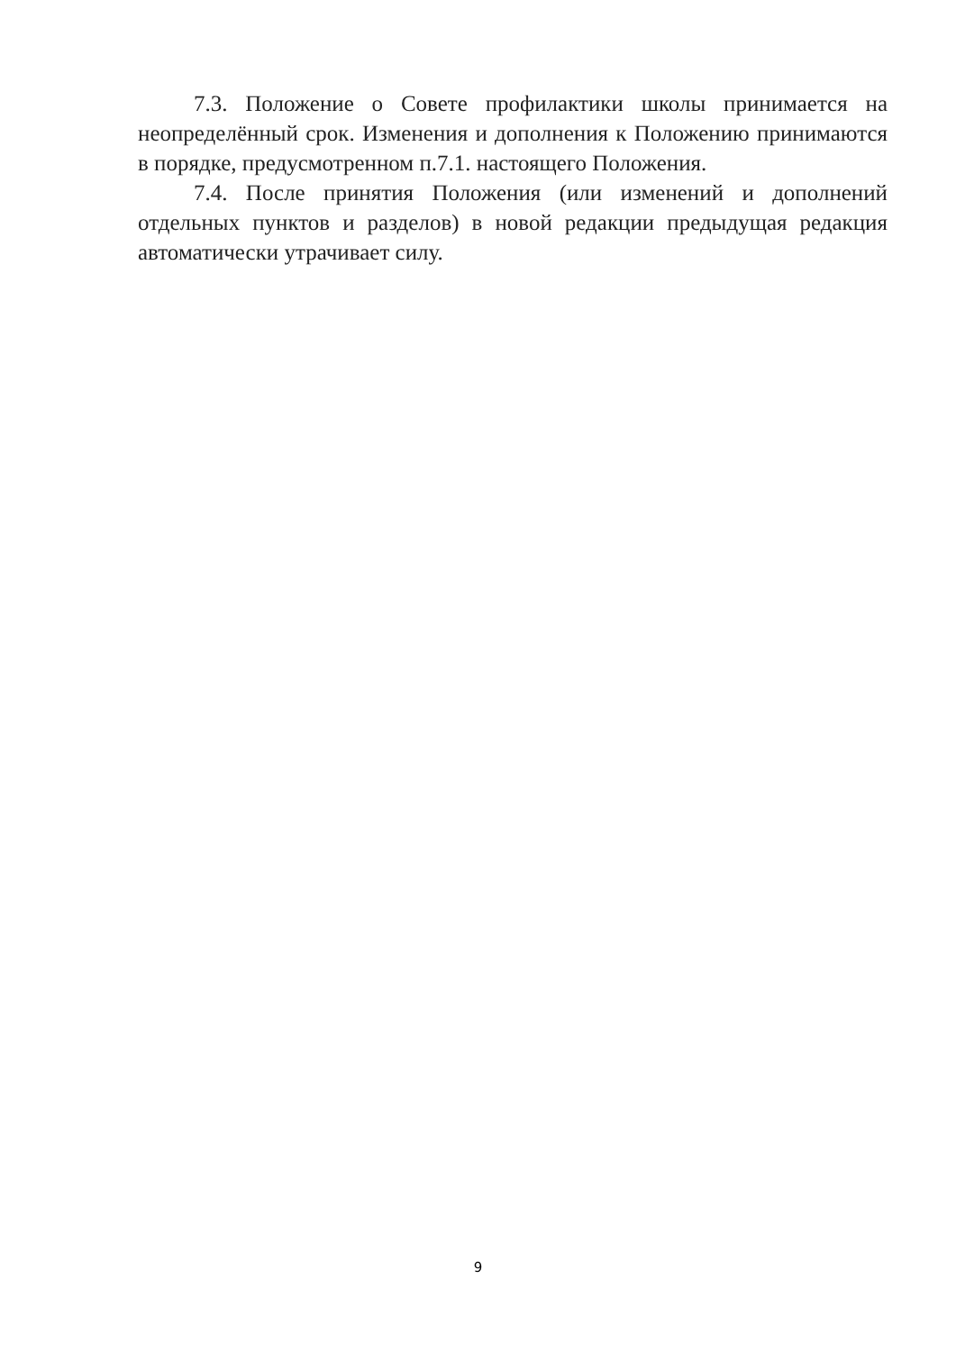7.3. Положение о Совете профилактики школы принимается на неопределённый срок. Изменения и дополнения к Положению принимаются в порядке, предусмотренном п.7.1. настоящего Положения.
7.4. После принятия Положения (или изменений и дополнений отдельных пунктов и разделов) в новой редакции предыдущая редакция автоматически утрачивает силу.
9